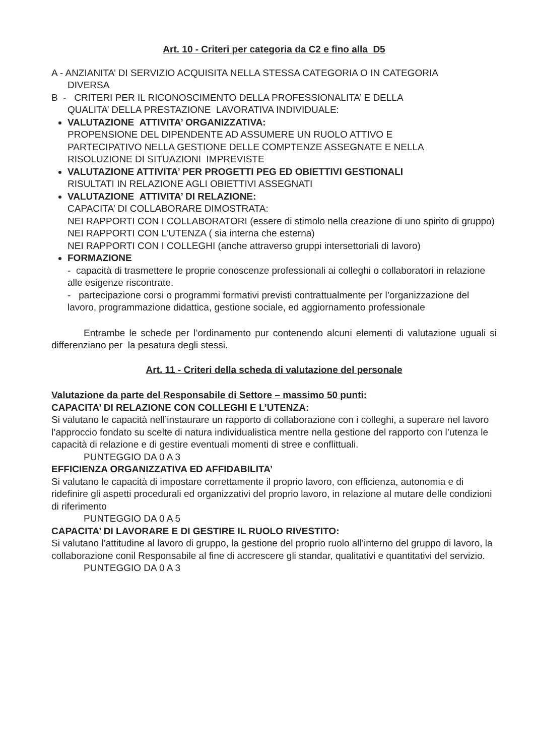Art. 10 - Criteri per categoria da C2 e fino alla D5
A - ANZIANITA’ DI SERVIZIO ACQUISITA NELLA STESSA CATEGORIA O IN CATEGORIA
DIVERSA
B - CRITERI PER IL RICONOSCIMENTO DELLA PROFESSIONALITA’ E DELLA
QUALITA’ DELLA PRESTAZIONE LAVORATIVA INDIVIDUALE:
VALUTAZIONE ATTIVITA’ ORGANIZZATIVA:
PROPENSIONE DEL DIPENDENTE AD ASSUMERE UN RUOLO ATTIVO E
PARTECIPATIVO NELLA GESTIONE DELLE COMPTENZE ASSEGNATE E NELLA
RISOLUZIONE DI SITUAZIONI IMPREVISTE
VALUTAZIONE ATTIVITA’ PER PROGETTI PEG ED OBIETTIVI GESTIONALI
RISULTATI IN RELAZIONE AGLI OBIETTIVI ASSEGNATI
VALUTAZIONE ATTIVITA’ DI RELAZIONE:
CAPACITA’ DI COLLABORARE DIMOSTRATA:
NEI RAPPORTI CON I COLLABORATORI (essere di stimolo nella creazione di uno spirito di gruppo)
NEI RAPPORTI CON L’UTENZA ( sia interna che esterna)
NEI RAPPORTI CON I COLLEGHI (anche attraverso gruppi intersettoriali di lavoro)
FORMAZIONE
- capacità di trasmettere le proprie conoscenze professionali ai colleghi o collaboratori in relazione alle esigenze riscontrate.
- partecipazione corsi o programmi formativi previsti contrattualmente per l’organizzazione del lavoro, programmazione didattica, gestione sociale, ed aggiornamento professionale
Entrambe le schede per l’ordinamento pur contenendo alcuni elementi di valutazione uguali si differenziano per la pesatura degli stessi.
Art. 11 - Criteri della scheda di valutazione del personale
Valutazione da parte del Responsabile di Settore – massimo 50 punti:
CAPACITA’ DI RELAZIONE CON COLLEGHI E L’UTENZA:
Si valutano le capacità nell’instaurare un rapporto di collaborazione con i colleghi, a superare nel lavoro l’approccio fondato su scelte di natura individualistica mentre nella gestione del rapporto con l’utenza le capacità di relazione e di gestire eventuali momenti di stree e conflittuali.
PUNTEGGIO DA 0 A 3
EFFICIENZA ORGANIZZATIVA ED AFFIDABILITA’
Si valutano le capacità di impostare correttamente il proprio lavoro, con efficienza, autonomia e di ridefinire gli aspetti procedurali ed organizzativi del proprio lavoro, in relazione al mutare delle condizioni di riferimento
PUNTEGGIO DA 0 A 5
CAPACITA’ DI LAVORARE E DI GESTIRE IL RUOLO RIVESTITO:
Si valutano l’attitudine al lavoro di gruppo, la gestione del proprio ruolo all’interno del gruppo di lavoro, la collaborazione conil Responsabile al fine di accrescere gli standar, qualitativi e quantitativi del servizio.
PUNTEGGIO DA 0 A 3